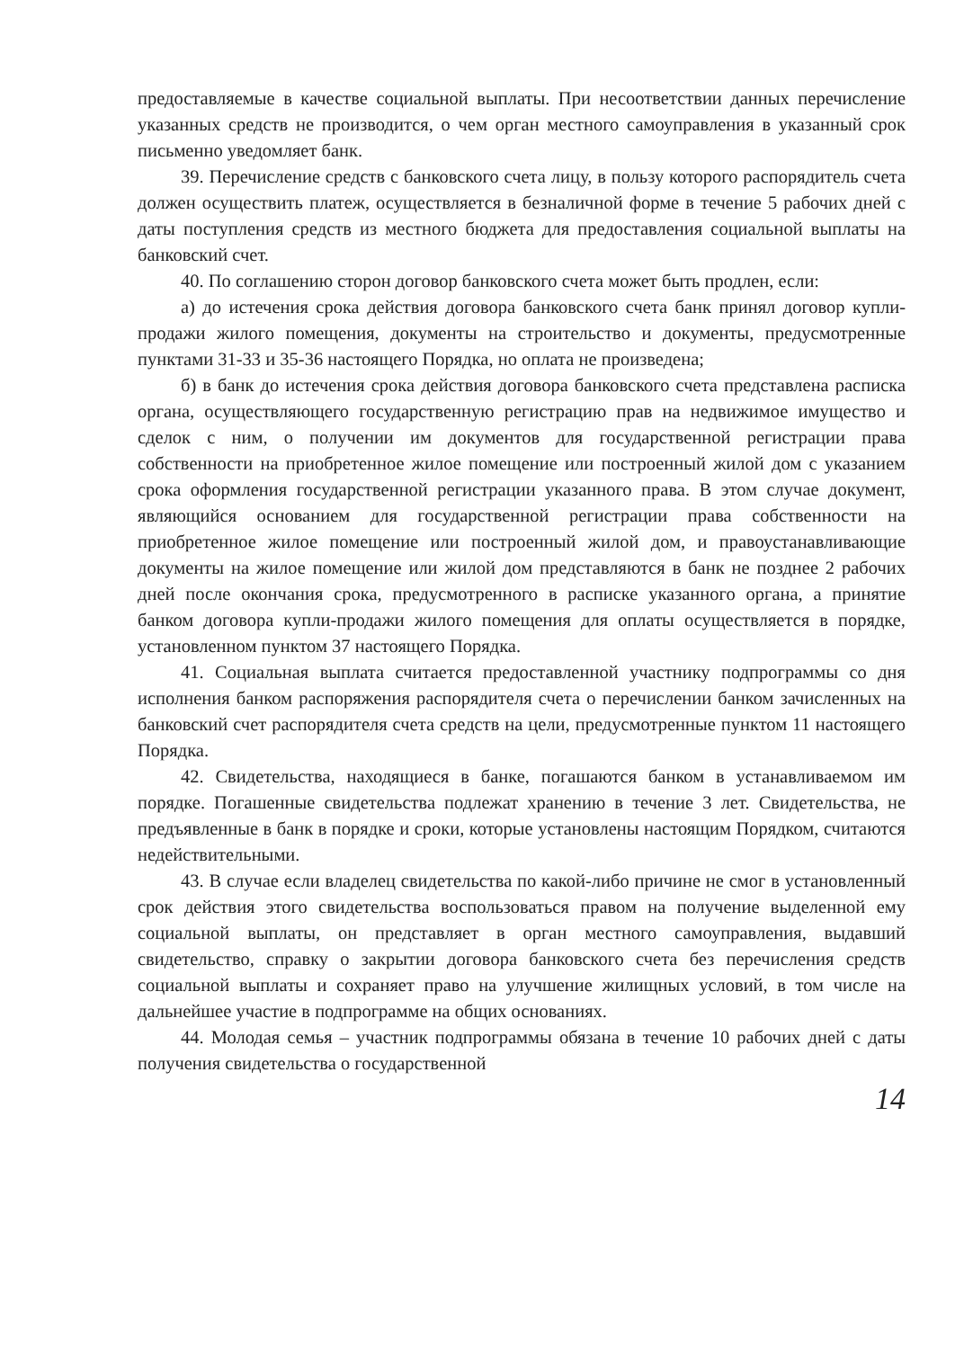предоставляемые в качестве социальной выплаты. При несоответствии данных перечисление указанных средств не производится, о чем орган местного самоуправления в указанный срок письменно уведомляет банк.
39. Перечисление средств с банковского счета лицу, в пользу которого распорядитель счета должен осуществить платеж, осуществляется в безналичной форме в течение 5 рабочих дней с даты поступления средств из местного бюджета для предоставления социальной выплаты на банковский счет.
40. По соглашению сторон договор банковского счета может быть продлен, если:
а) до истечения срока действия договора банковского счета банк принял договор купли-продажи жилого помещения, документы на строительство и документы, предусмотренные пунктами 31-33 и 35-36 настоящего Порядка, но оплата не произведена;
б) в банк до истечения срока действия договора банковского счета представлена расписка органа, осуществляющего государственную регистрацию прав на недвижимое имущество и сделок с ним, о получении им документов для государственной регистрации права собственности на приобретенное жилое помещение или построенный жилой дом с указанием срока оформления государственной регистрации указанного права. В этом случае документ, являющийся основанием для государственной регистрации права собственности на приобретенное жилое помещение или построенный жилой дом, и правоустанавливающие документы на жилое помещение или жилой дом представляются в банк не позднее 2 рабочих дней после окончания срока, предусмотренного в расписке указанного органа, а принятие банком договора купли-продажи жилого помещения для оплаты осуществляется в порядке, установленном пунктом 37 настоящего Порядка.
41. Социальная выплата считается предоставленной участнику подпрограммы со дня исполнения банком распоряжения распорядителя счета о перечислении банком зачисленных на банковский счет распорядителя счета средств на цели, предусмотренные пунктом 11 настоящего Порядка.
42. Свидетельства, находящиеся в банке, погашаются банком в устанавливаемом им порядке. Погашенные свидетельства подлежат хранению в течение 3 лет. Свидетельства, не предъявленные в банк в порядке и сроки, которые установлены настоящим Порядком, считаются недействительными.
43. В случае если владелец свидетельства по какой-либо причине не смог в установленный срок действия этого свидетельства воспользоваться правом на получение выделенной ему социальной выплаты, он представляет в орган местного самоуправления, выдавший свидетельство, справку о закрытии договора банковского счета без перечисления средств социальной выплаты и сохраняет право на улучшение жилищных условий, в том числе на дальнейшее участие в подпрограмме на общих основаниях.
44. Молодая семья – участник подпрограммы обязана в течение 10 рабочих дней с даты получения свидетельства о государственной
14